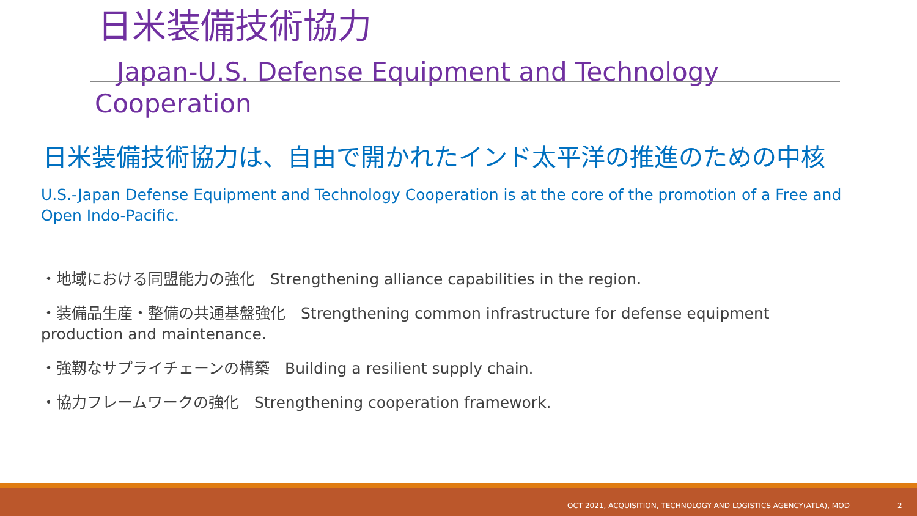日米装備技術協力
Japan-U.S. Defense Equipment and Technology Cooperation
日米装備技術協力は、自由で開かれたインド太平洋の推進のための中核
U.S.-Japan Defense Equipment and Technology Cooperation is at the core of the promotion of a Free and Open Indo-Pacific.
・地域における同盟能力の強化　Strengthening alliance capabilities in the region.
・装備品生産・整備の共通基盤強化　Strengthening common infrastructure for defense equipment production and maintenance.
・強靱なサプライチェーンの構築　Building a resilient supply chain.
・協力フレームワークの強化　Strengthening cooperation framework.
OCT 2021, ACQUISITION, TECHNOLOGY AND LOGISTICS AGENCY(ATLA), MOD 2